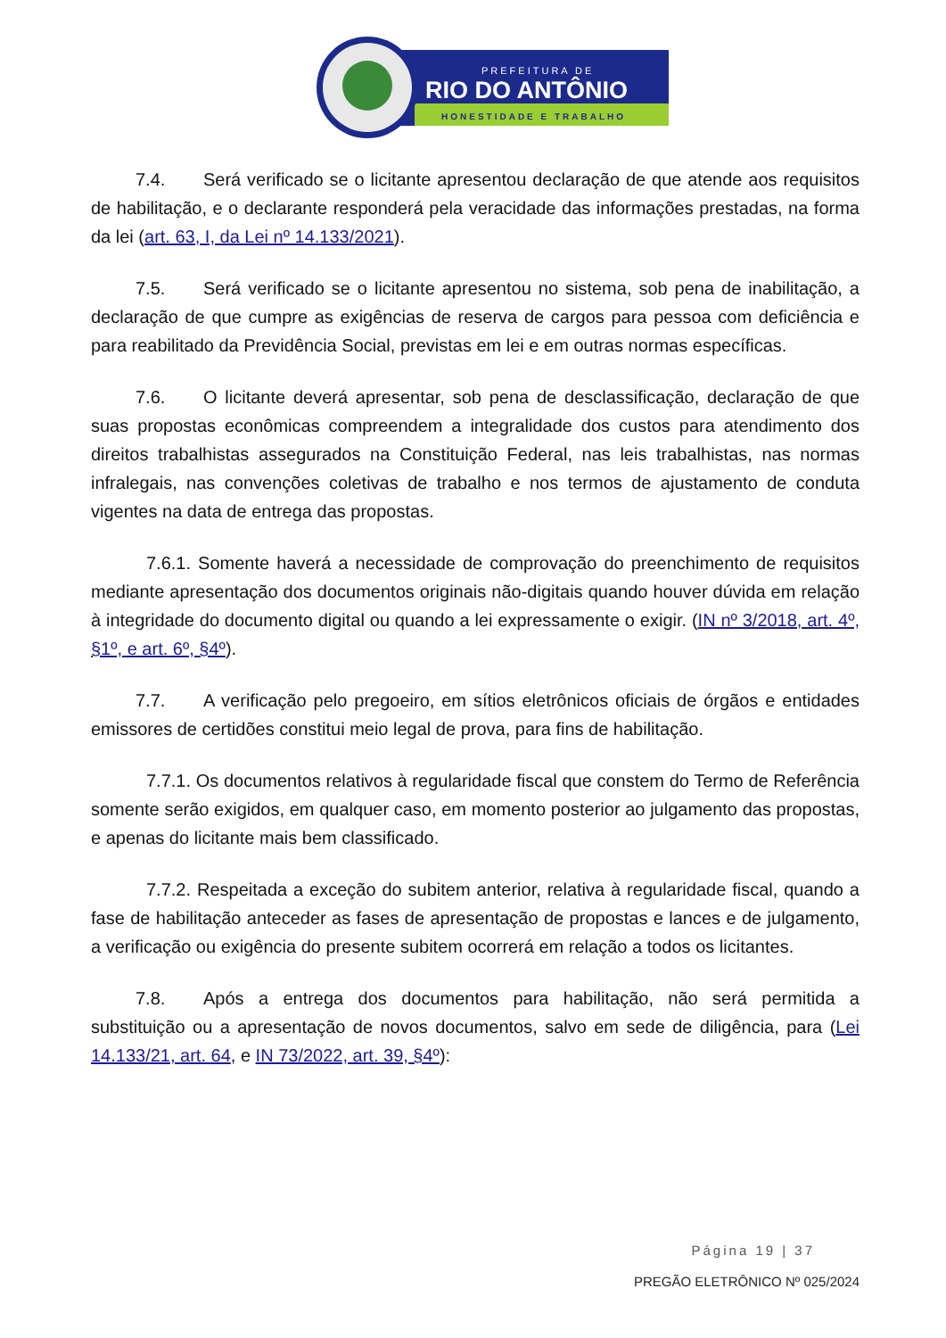PREFEITURA DE
RIO DO ANTÔNIO
HONESTIDADE E TRABALHO
7.4. Será verificado se o licitante apresentou declaração de que atende aos requisitos de habilitação, e o declarante responderá pela veracidade das informações prestadas, na forma da lei (art. 63, I, da Lei nº 14.133/2021).
7.5. Será verificado se o licitante apresentou no sistema, sob pena de inabilitação, a declaração de que cumpre as exigências de reserva de cargos para pessoa com deficiência e para reabilitado da Previdência Social, previstas em lei e em outras normas específicas.
7.6. O licitante deverá apresentar, sob pena de desclassificação, declaração de que suas propostas econômicas compreendem a integralidade dos custos para atendimento dos direitos trabalhistas assegurados na Constituição Federal, nas leis trabalhistas, nas normas infralegais, nas convenções coletivas de trabalho e nos termos de ajustamento de conduta vigentes na data de entrega das propostas.
7.6.1. Somente haverá a necessidade de comprovação do preenchimento de requisitos mediante apresentação dos documentos originais não-digitais quando houver dúvida em relação à integridade do documento digital ou quando a lei expressamente o exigir. (IN nº 3/2018, art. 4º, §1º, e art. 6º, §4º).
7.7. A verificação pelo pregoeiro, em sítios eletrônicos oficiais de órgãos e entidades emissores de certidões constitui meio legal de prova, para fins de habilitação.
7.7.1. Os documentos relativos à regularidade fiscal que constem do Termo de Referência somente serão exigidos, em qualquer caso, em momento posterior ao julgamento das propostas, e apenas do licitante mais bem classificado.
7.7.2. Respeitada a exceção do subitem anterior, relativa à regularidade fiscal, quando a fase de habilitação anteceder as fases de apresentação de propostas e lances e de julgamento, a verificação ou exigência do presente subitem ocorrerá em relação a todos os licitantes.
7.8. Após a entrega dos documentos para habilitação, não será permitida a substituição ou a apresentação de novos documentos, salvo em sede de diligência, para (Lei 14.133/21, art. 64, e IN 73/2022, art. 39, §4º):
Página 19 | 37
PREGÃO ELETRÔNICO Nº 025/2024